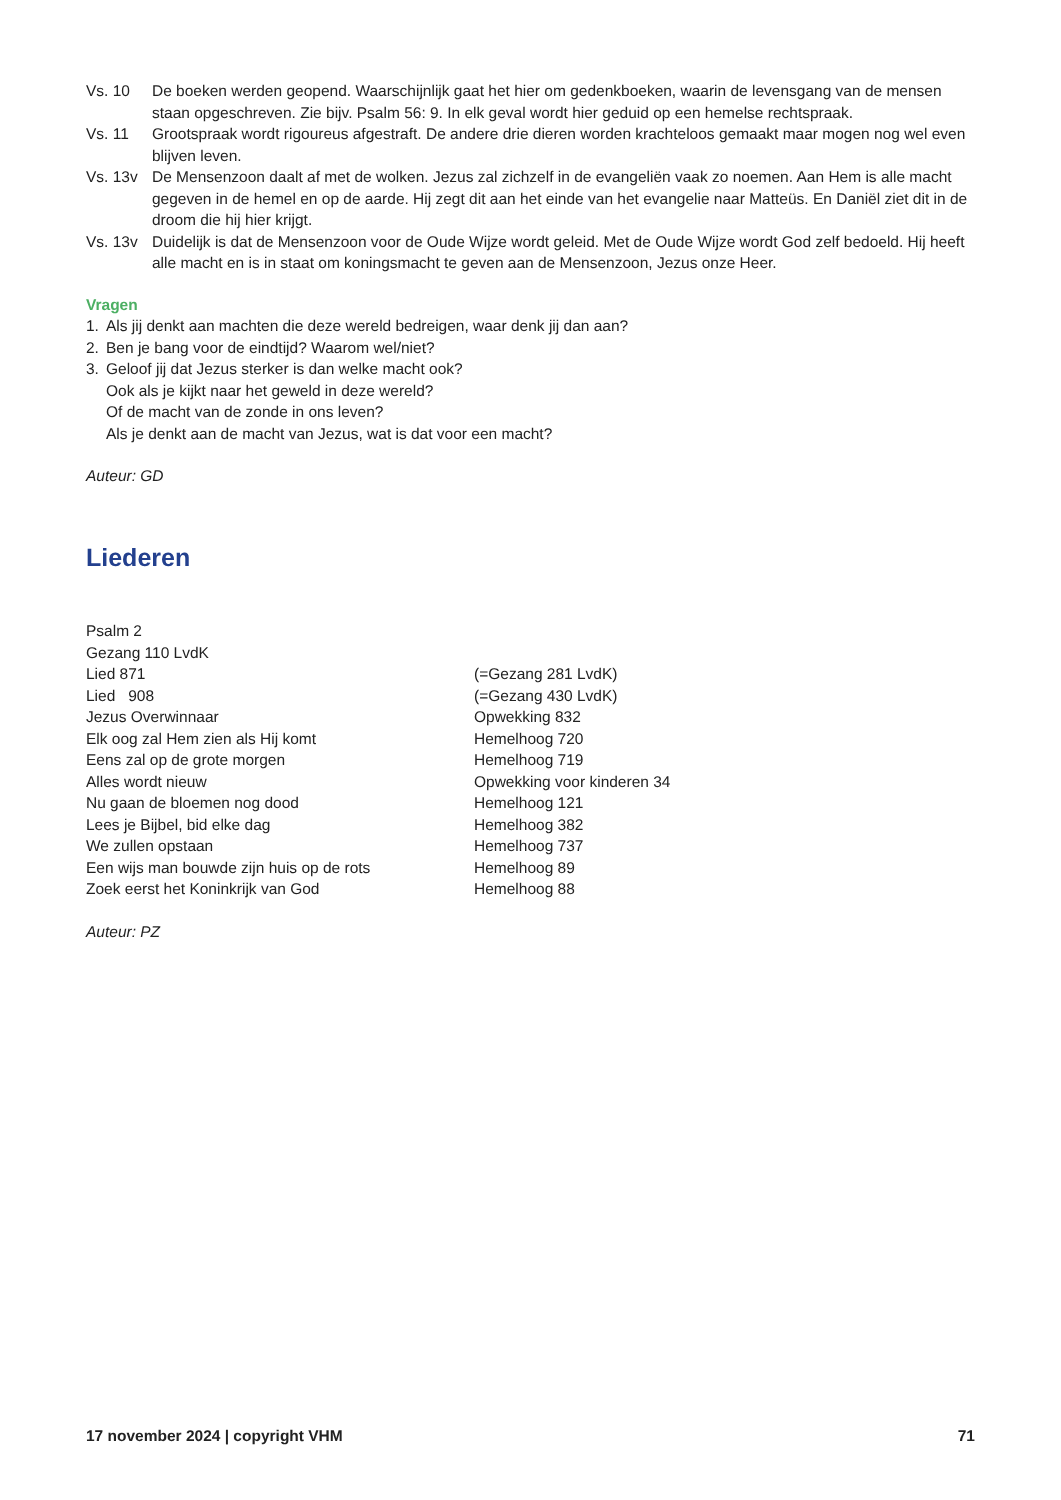Vs. 10 De boeken werden geopend. Waarschijnlijk gaat het hier om gedenkboeken, waarin de levensgang van de mensen staan opgeschreven. Zie bijv. Psalm 56: 9. In elk geval wordt hier geduid op een hemelse rechtspraak.
Vs. 11 Grootspraak wordt rigoureus afgestraft. De andere drie dieren worden krachteloos gemaakt maar mogen nog wel even blijven leven.
Vs. 13v De Mensenzoon daalt af met de wolken. Jezus zal zichzelf in de evangeliën vaak zo noemen. Aan Hem is alle macht gegeven in de hemel en op de aarde. Hij zegt dit aan het einde van het evangelie naar Matteüs. En Daniël ziet dit in de droom die hij hier krijgt.
Vs. 13v Duidelijk is dat de Mensenzoon voor de Oude Wijze wordt geleid. Met de Oude Wijze wordt God zelf bedoeld. Hij heeft alle macht en is in staat om koningsmacht te geven aan de Mensenzoon, Jezus onze Heer.
Vragen
1. Als jij denkt aan machten die deze wereld bedreigen, waar denk jij dan aan?
2. Ben je bang voor de eindtijd? Waarom wel/niet?
3. Geloof jij dat Jezus sterker is dan welke macht ook?
Ook als je kijkt naar het geweld in deze wereld?
Of de macht van de zonde in ons leven?
Als je denkt aan de macht van Jezus, wat is dat voor een macht?
Auteur: GD
Liederen
| Psalm 2 | |
| Gezang 110 LvdK | |
| Lied 871 | (=Gezang 281 LvdK) |
| Lied 908 | (=Gezang 430 LvdK) |
| Jezus Overwinnaar | Opwekking 832 |
| Elk oog zal Hem zien als Hij komt | Hemelhoog 720 |
| Eens zal op de grote morgen | Hemelhoog 719 |
| Alles wordt nieuw | Opwekking voor kinderen 34 |
| Nu gaan de bloemen nog dood | Hemelhoog 121 |
| Lees je Bijbel, bid elke dag | Hemelhoog 382 |
| We zullen opstaan | Hemelhoog 737 |
| Een wijs man bouwde zijn huis op de rots | Hemelhoog 89 |
| Zoek eerst het Koninkrijk van God | Hemelhoog 88 |
Auteur: PZ
17 november 2024 | copyright VHM 71